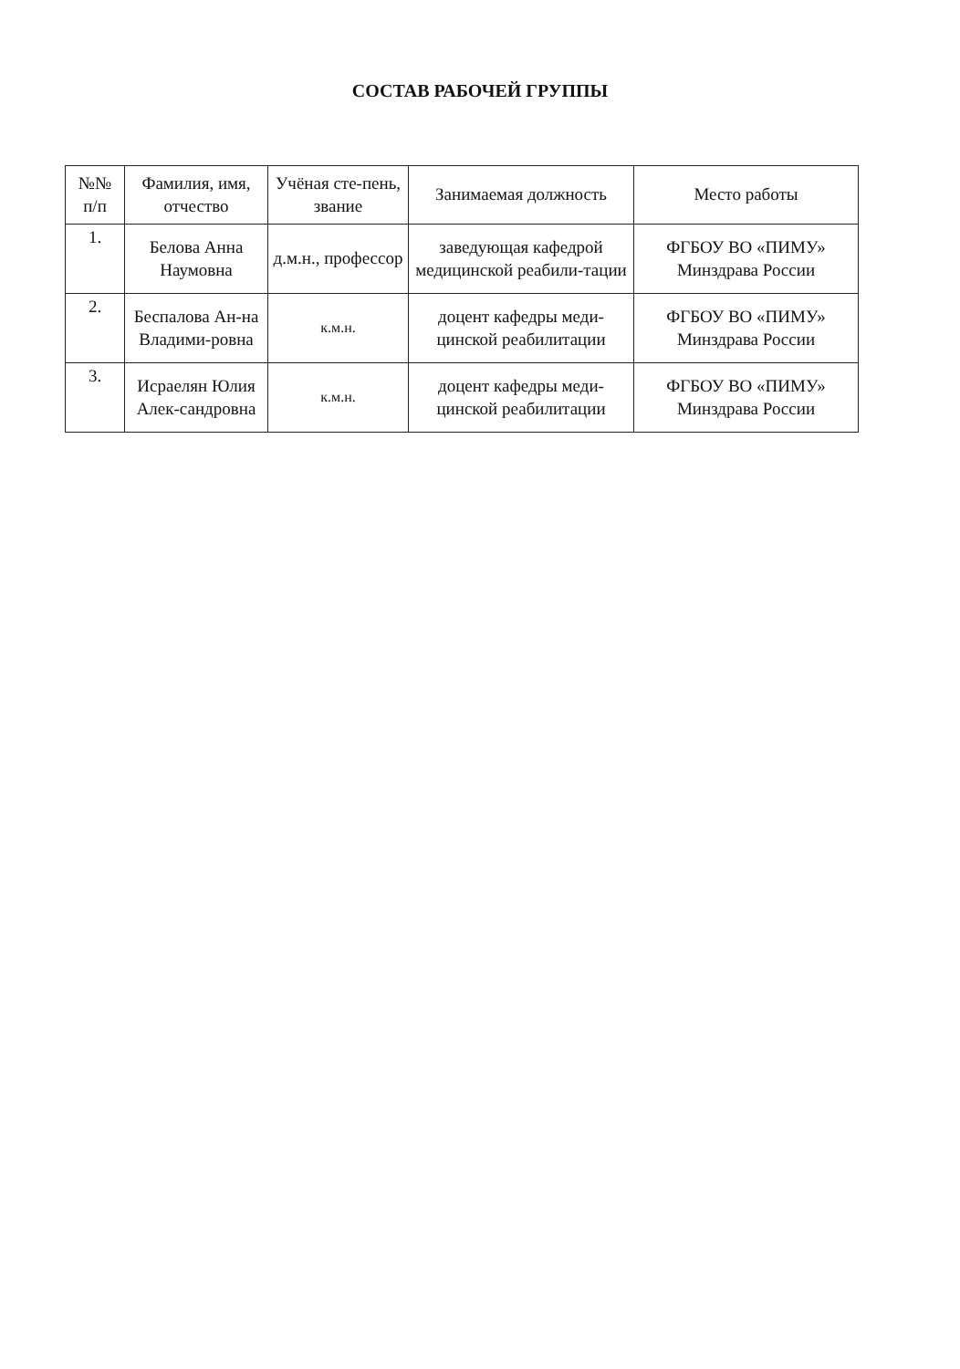СОСТАВ РАБОЧЕЙ ГРУППЫ
| №№ п/п | Фамилия, имя, отчество | Учёная сте-пень, звание | Занимаемая должность | Место работы |
| --- | --- | --- | --- | --- |
| 1. | Белова Анна Наумовна | д.м.н., профессор | заведующая кафедрой медицинской реабили-тации | ФГБОУ ВО «ПИМУ» Минздрава России |
| 2. | Беспалова Ан-на Владими-ровна | к.м.н. | доцент кафедры меди-цинской реабилитации | ФГБОУ ВО «ПИМУ» Минздрава России |
| 3. | Исраелян Юлия Алек-сандровна | к.м.н. | доцент кафедры меди-цинской реабилитации | ФГБОУ ВО «ПИМУ» Минздрава России |